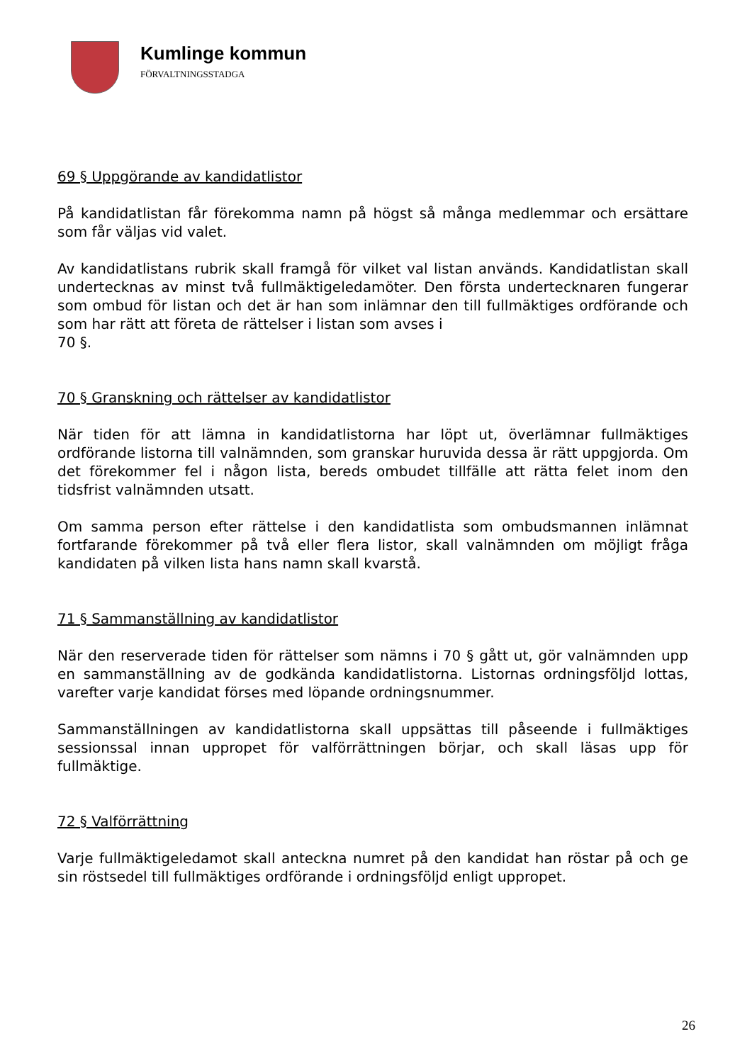Kumlinge kommun
FÖRVALTNINGSSTADGA
69 § Uppgörande av kandidatlistor
På kandidatlistan får förekomma namn på högst så många medlemmar och ersättare som får väljas vid valet.
Av kandidatlistans rubrik skall framgå för vilket val listan används. Kandidatlistan skall undertecknas av minst två fullmäktigeledamöter. Den första undertecknaren fungerar som ombud för listan och det är han som inlämnar den till fullmäktiges ordförande och som har rätt att företa de rättelser i listan som avses i
70 §.
70 § Granskning och rättelser av kandidatlistor
När tiden för att lämna in kandidatlistorna har löpt ut, överlämnar fullmäktiges ordförande listorna till valnämnden, som granskar huruvida dessa är rätt uppgjorda. Om det förekommer fel i någon lista, bereds ombudet tillfälle att rätta felet inom den tidsfrist valnämnden utsatt.
Om samma person efter rättelse i den kandidatlista som ombudsmannen inlämnat fortfarande förekommer på två eller flera listor, skall valnämnden om möjligt fråga kandidaten på vilken lista hans namn skall kvarstå.
71 § Sammanställning av kandidatlistor
När den reserverade tiden för rättelser som nämns i 70 § gått ut, gör valnämnden upp en sammanställning av de godkända kandidatlistorna. Listornas ordningsföljd lottas, varefter varje kandidat förses med löpande ordningsnummer.
Sammanställningen av kandidatlistorna skall uppsättas till påseende i fullmäktiges sessionssal innan uppropet för valförrättningen börjar, och skall läsas upp för fullmäktige.
72 § Valförrättning
Varje fullmäktigeledamot skall anteckna numret på den kandidat han röstar på och ge sin röstsedel till fullmäktiges ordförande i ordningsföljd enligt uppropet.
26